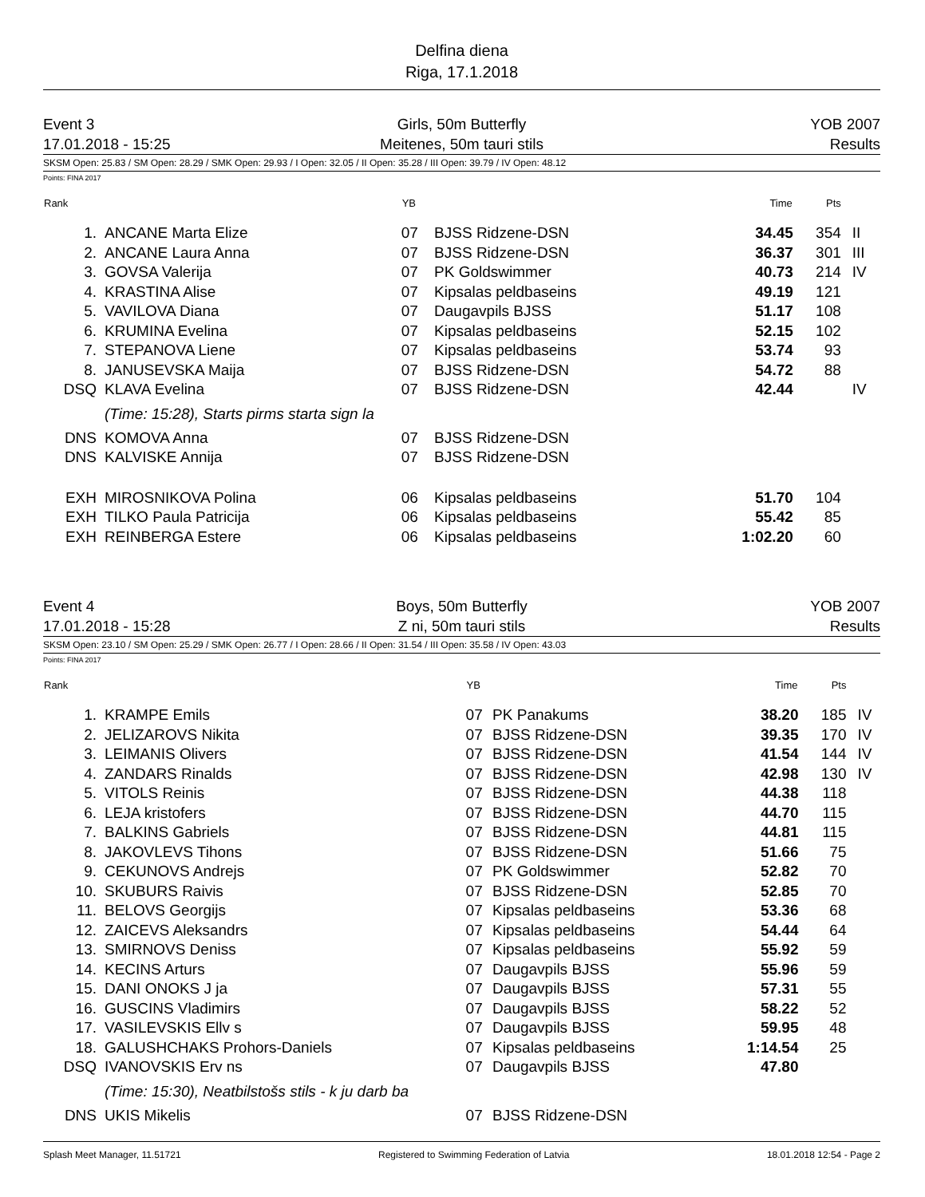Delfina diena
Riga, 17.1.2018
Event 3
17.01.2018 - 15:25
Girls, 50m Butterfly
Meitenes, 50m tauri stils
YOB 2007
Results
SKSM Open: 25.83 / SM Open: 28.29 / SMK Open: 29.93 / I Open: 32.05 / II Open: 35.28 / III Open: 39.79 / IV Open: 48.12
Points: FINA 2017
| Rank | | YB | | Time | Pts | |
| --- | --- | --- | --- | --- | --- | --- |
| 1. | ANCANE Marta Elize | 07 | BJSS Ridzene-DSN | 34.45 | 354 | II |
| 2. | ANCANE Laura Anna | 07 | BJSS Ridzene-DSN | 36.37 | 301 | III |
| 3. | GOVSA Valerija | 07 | PK Goldswimmer | 40.73 | 214 | IV |
| 4. | KRASTINA Alise | 07 | Kipsalas peldbaseins | 49.19 | 121 | |
| 5. | VAVILOVA Diana | 07 | Daugavpils BJSS | 51.17 | 108 | |
| 6. | KRUMINA Evelina | 07 | Kipsalas peldbaseins | 52.15 | 102 | |
| 7. | STEPANOVA Liene | 07 | Kipsalas peldbaseins | 53.74 | 93 | |
| 8. | JANUSEVSKA Maija | 07 | BJSS Ridzene-DSN | 54.72 | 88 | |
| DSQ | KLAVA Evelina | 07 | BJSS Ridzene-DSN | 42.44 | | IV |
| | (Time: 15:28), Starts pirms starta sign la | | | | | |
| DNS | KOMOVA Anna | 07 | BJSS Ridzene-DSN | | | |
| DNS | KALVISKE Annija | 07 | BJSS Ridzene-DSN | | | |
| EXH | MIROSNIKOVA Polina | 06 | Kipsalas peldbaseins | 51.70 | 104 | |
| EXH | TILKO Paula Patricija | 06 | Kipsalas peldbaseins | 55.42 | 85 | |
| EXH | REINBERGA Estere | 06 | Kipsalas peldbaseins | 1:02.20 | 60 | |
Event 4
17.01.2018 - 15:28
Boys, 50m Butterfly
Z ni, 50m tauri stils
YOB 2007
Results
SKSM Open: 23.10 / SM Open: 25.29 / SMK Open: 26.77 / I Open: 28.66 / II Open: 31.54 / III Open: 35.58 / IV Open: 43.03
Points: FINA 2017
| Rank | | YB | | Time | Pts | |
| --- | --- | --- | --- | --- | --- | --- |
| 1. | KRAMPE Emils | 07 | PK Panakums | 38.20 | 185 | IV |
| 2. | JELIZAROVS Nikita | 07 | BJSS Ridzene-DSN | 39.35 | 170 | IV |
| 3. | LEIMANIS Olivers | 07 | BJSS Ridzene-DSN | 41.54 | 144 | IV |
| 4. | ZANDARS Rinalds | 07 | BJSS Ridzene-DSN | 42.98 | 130 | IV |
| 5. | VITOLS Reinis | 07 | BJSS Ridzene-DSN | 44.38 | 118 | |
| 6. | LEJA kristofers | 07 | BJSS Ridzene-DSN | 44.70 | 115 | |
| 7. | BALKINS Gabriels | 07 | BJSS Ridzene-DSN | 44.81 | 115 | |
| 8. | JAKOVLEVS Tihons | 07 | BJSS Ridzene-DSN | 51.66 | 75 | |
| 9. | CEKUNOVS Andrejs | 07 | PK Goldswimmer | 52.82 | 70 | |
| 10. | SKUBURS Raivis | 07 | BJSS Ridzene-DSN | 52.85 | 70 | |
| 11. | BELOVS Georgijs | 07 | Kipsalas peldbaseins | 53.36 | 68 | |
| 12. | ZAICEVS Aleksandrs | 07 | Kipsalas peldbaseins | 54.44 | 64 | |
| 13. | SMIRNOVS Deniss | 07 | Kipsalas peldbaseins | 55.92 | 59 | |
| 14. | KECINS Arturs | 07 | Daugavpils BJSS | 55.96 | 59 | |
| 15. | DANI ONOKS J ja | 07 | Daugavpils BJSS | 57.31 | 55 | |
| 16. | GUSCINS Vladimirs | 07 | Daugavpils BJSS | 58.22 | 52 | |
| 17. | VASILEVSKIS Ellv s | 07 | Daugavpils BJSS | 59.95 | 48 | |
| 18. | GALUSHCHAKS Prohors-Daniels | 07 | Kipsalas peldbaseins | 1:14.54 | 25 | |
| DSQ | IVANOVSKIS Erv ns | 07 | Daugavpils BJSS | 47.80 | | |
| | (Time: 15:30), Neatbilstošs stils - k ju darb ba | | | | | |
| DNS | UKIS Mikelis | 07 | BJSS Ridzene-DSN | | | |
Splash Meet Manager, 11.51721 Registered to Swimming Federation of Latvia 18.01.2018 12:54 - Page 2